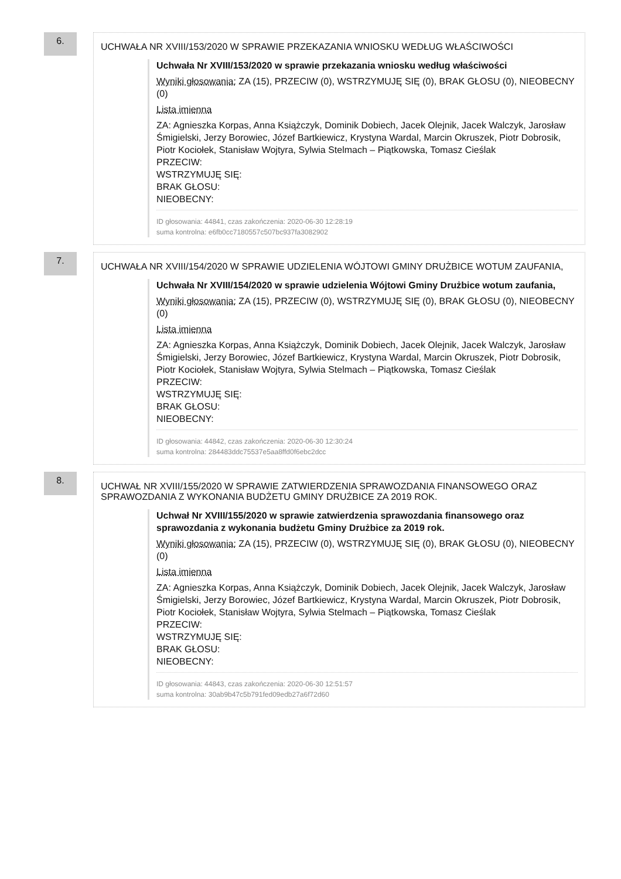6.
UCHWAŁA NR XVIII/153/2020 W SPRAWIE PRZEKAZANIA WNIOSKU WEDŁUG WŁAŚCIWOŚCI
Uchwała Nr XVIII/153/2020 w sprawie przekazania wniosku według właściwości
Wyniki głosowania: ZA (15), PRZECIW (0), WSTRZYMUJĘ SIĘ (0), BRAK GŁOSU (0), NIEOBECNY (0)
Lista imienna
ZA: Agnieszka Korpas, Anna Książczyk, Dominik Dobiech, Jacek Olejnik, Jacek Walczyk, Jarosław Śmigielski, Jerzy Borowiec, Józef Bartkiewicz, Krystyna Wardal, Marcin Okruszek, Piotr Dobrosik, Piotr Kociołek, Stanisław Wojtyra, Sylwia Stelmach – Piątkowska, Tomasz Cieślak
PRZECIW:
WSTRZYMUJĘ SIĘ:
BRAK GŁOSU:
NIEOBECNY:
ID głosowania: 44841, czas zakończenia: 2020-06-30 12:28:19
suma kontrolna: e6fb0cc7180557c507bc937fa3082902
7.
UCHWAŁA NR XVIII/154/2020 W SPRAWIE UDZIELENIA WÓJTOWI GMINY DRUŻBICE WOTUM ZAUFANIA,
Uchwała Nr XVIII/154/2020 w sprawie udzielenia Wójtowi Gminy Drużbice wotum zaufania,
Wyniki głosowania: ZA (15), PRZECIW (0), WSTRZYMUJĘ SIĘ (0), BRAK GŁOSU (0), NIEOBECNY (0)
Lista imienna
ZA: Agnieszka Korpas, Anna Książczyk, Dominik Dobiech, Jacek Olejnik, Jacek Walczyk, Jarosław Śmigielski, Jerzy Borowiec, Józef Bartkiewicz, Krystyna Wardal, Marcin Okruszek, Piotr Dobrosik, Piotr Kociołek, Stanisław Wojtyra, Sylwia Stelmach – Piątkowska, Tomasz Cieślak
PRZECIW:
WSTRZYMUJĘ SIĘ:
BRAK GŁOSU:
NIEOBECNY:
ID głosowania: 44842, czas zakończenia: 2020-06-30 12:30:24
suma kontrolna: 284483ddc75537e5aa8ffd0f6ebc2dcc
8.
UCHWAŁ NR XVIII/155/2020 W SPRAWIE ZATWIERDZENIA SPRAWOZDANIA FINANSOWEGO ORAZ SPRAWOZDANIA Z WYKONANIA BUDŻETU GMINY DRUŻBICE ZA 2019 ROK.
Uchwał Nr XVIII/155/2020 w sprawie zatwierdzenia sprawozdania finansowego oraz sprawozdania z wykonania budżetu Gminy Drużbice za 2019 rok.
Wyniki głosowania: ZA (15), PRZECIW (0), WSTRZYMUJĘ SIĘ (0), BRAK GŁOSU (0), NIEOBECNY (0)
Lista imienna
ZA: Agnieszka Korpas, Anna Książczyk, Dominik Dobiech, Jacek Olejnik, Jacek Walczyk, Jarosław Śmigielski, Jerzy Borowiec, Józef Bartkiewicz, Krystyna Wardal, Marcin Okruszek, Piotr Dobrosik, Piotr Kociołek, Stanisław Wojtyra, Sylwia Stelmach – Piątkowska, Tomasz Cieślak
PRZECIW:
WSTRZYMUJĘ SIĘ:
BRAK GŁOSU:
NIEOBECNY:
ID głosowania: 44843, czas zakończenia: 2020-06-30 12:51:57
suma kontrolna: 30ab9b47c5b791fed09edb27a6f72d60